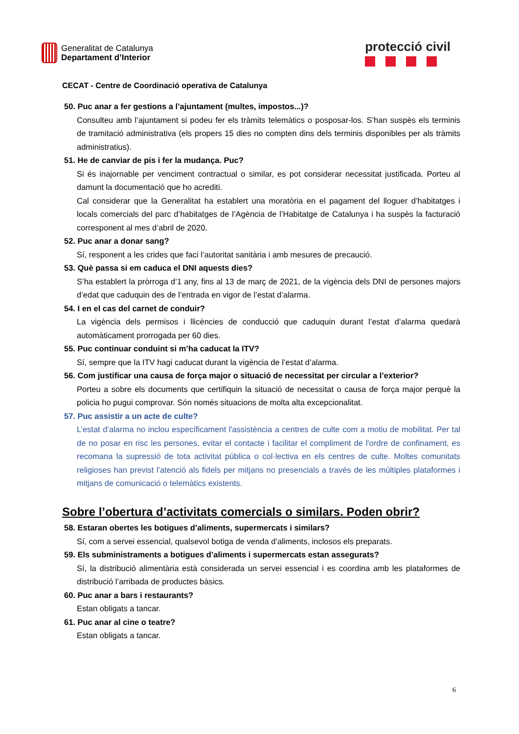Generalitat de Catalunya
Departament d’Interior
protecció civil
CECAT - Centre de Coordinació operativa de Catalunya
50. Puc anar a fer gestions a l’ajuntament (multes, impostos...)?
Consulteu amb l’ajuntament si podeu fer els tràmits telemàtics o posposar-los. S’han suspès els terminis de tramitació administrativa (els propers 15 dies no compten dins dels terminis disponibles per als tràmits administratius).
51. He de canviar de pis i fer la mudança. Puc?
Si és inajornable per venciment contractual o similar, es pot considerar necessitat justificada. Porteu al damunt la documentació que ho acrediti.
Cal considerar que la Generalitat ha establert una moratòria en el pagament del lloguer d’habitatges i locals comercials del parc d’habitatges de l’Agència de l’Habitatge de Catalunya i ha suspès la facturació corresponent al mes d’abril de 2020.
52. Puc anar a donar sang?
Sí, responent a les crides que faci l’autoritat sanitària i amb mesures de precaució.
53. Què passa si em caduca el DNI aquests dies?
S’ha establert la pròrroga d’1 any, fins al 13 de març de 2021, de la vigència dels DNI de persones majors d’edat que caduquin des de l’entrada en vigor de l’estat d’alarma.
54. I en el cas del carnet de conduir?
La vigència dels permisos i llicències de conducció que caduquin durant l’estat d’alarma quedarà automàticament prorrogada per 60 dies.
55. Puc continuar conduint si m’ha caducat la ITV?
Sí, sempre que la ITV hagi caducat durant la vigència de l’estat d’alarma.
56. Com justificar una causa de força major o situació de necessitat per circular a l’exterior?
Porteu a sobre els documents que certifiquin la situació de necessitat o causa de força major perquè la policia ho pugui comprovar. Són només situacions de molta alta excepcionalitat.
57. Puc assistir a un acte de culte?
L’estat d’alarma no inclou específicament l'assistència a centres de culte com a motiu de mobilitat. Per tal de no posar en risc les persones, evitar el contacte i facilitar el compliment de l'ordre de confinament, es recomana la supressió de tota activitat pública o col·lectiva en els centres de culte. Moltes comunitats religioses han previst l'atenció als fidels per mitjans no presencials a través de les múltiples plataformes i mitjans de comunicació o telemàtics existents.
Sobre l’obertura d’activitats comercials o similars. Poden obrir?
58. Estaran obertes les botigues d’aliments, supermercats i similars?
Sí, com a servei essencial, qualsevol botiga de venda d’aliments, inclosos els preparats.
59. Els subministraments a botigues d’aliments i supermercats estan assegurats?
Sí, la distribució alimentària està considerada un servei essencial i es coordina amb les plataformes de distribució l’arribada de productes bàsics.
60. Puc anar a bars i restaurants?
Estan obligats a tancar.
61. Puc anar al cine o teatre?
Estan obligats a tancar.
6